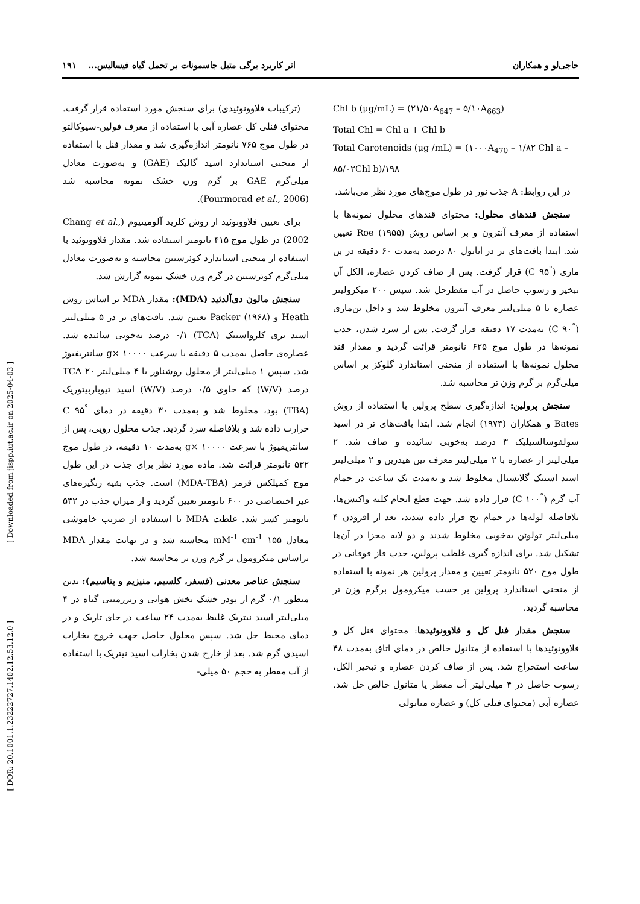حاجی‌لو و همکاران اثر کاربرد برگی متیل جاسمونات بر تحمل گیاه فیسالیس... ۱۹۱
Chl b (µg/mL) = (۲۱/۵۰A<sub>647</sub> – ۵/۱۰A<sub>663</sub>)
Total Chl = Chl a + Chl b
Total Carotenoids (µg /mL) = (۱۰۰۰A<sub>470</sub> – ۱/۸۲ Chl a – ۸۵/۰۲Chl b)/۱۹۸
در این روابط: A جذب نور در طول موج‌های مورد نظر می‌باشد.
سنجش قندهای محلول: محتوای قندهای محلول نمونه‌ها با استفاده از معرف آنترون و بر اساس روش Roe (۱۹۵۵) تعیین شد. ابتدا بافت‌های تر در اتانول ۸۰ درصد به‌مدت ۶۰ دقیقه در بن ماری (<sup>°</sup>C ۹۵) قرار گرفت. پس از صاف کردن عصاره، الکل آن تبخیر و رسوب حاصل در آب مقطرحل شد. سپس ۲۰۰ میکرولیتر عصاره با ۵ میلی‌لیتر معرف آنترون مخلوط شد و داخل بن‌ماری (<sup>°</sup>C ۹۰) به‌مدت ۱۷ دقیقه قرار گرفت. پس از سرد شدن، جذب نمونه‌ها در طول موج ۶۲۵ نانومتر قرائت گردید و مقدار قند محلول نمونه‌ها با استفاده از منحنی استاندارد گلوکز بر اساس میلی‌گرم بر گرم وزن تر محاسبه شد.
سنجش پرولین: اندازه‌گیری سطح پرولین با استفاده از روش Bates و همکاران (۱۹۷۳) انجام شد. ابتدا بافت‌های تر در اسید سولفوسالسیلیک ۳ درصد به‌خوبی سائیده و صاف شد. ۲ میلی‌لیتر از عصاره با ۲ میلی‌لیتر معرف نین هیدرین و ۲ میلی‌لیتر اسید استیک گلایسیال مخلوط شد و به‌مدت یک ساعت در حمام آب گرم (<sup>°</sup>C ۱۰۰) قرار داده شد. جهت قطع انجام کلیه واکنش‌ها، بلافاصله لوله‌ها در حمام یخ قرار داده شدند، بعد از افزودن ۴ میلی‌لیتر تولوئن به‌خوبی مخلوط شدند و دو لایه مجزا در آن‌ها تشکیل شد. برای اندازه گیری غلظت پرولین، جذب فاز فوقانی در طول موج ۵۲۰ نانومتر تعیین و مقدار پرولین هر نمونه با استفاده از منحنی استاندارد پرولین بر حسب میکرومول برگرم وزن تر محاسبه گردید.
سنجش مقدار فنل کل و فلاوونوئیدها: محتوای فنل کل و فلاوونوئیدها با استفاده از متانول خالص در دمای اتاق به‌مدت ۴۸ ساعت استخراج شد. پس از صاف کردن عصاره و تبخیر الکل، رسوب حاصل در ۴ میلی‌لیتر آب مقطر یا متانول خالص حل شد. عصاره آبی (محتوای فنلی کل) و عصاره متانولی
(ترکیبات فلاوونوئیدی) برای سنجش مورد استفاده قرار گرفت. محتوای فنلی کل عصاره آبی با استفاده از معرف فولین-سیوکالتو در طول موج ۷۶۵ نانومتر اندازه‌گیری شد و مقدار فنل با استفاده از منحنی استاندارد اسید گالیک (GAE) و به‌صورت معادل میلی‌گرم GAE بر گرم وزن خشک نمونه محاسبه شد (Pourmorad et al., 2006).
برای تعیین فلاوونوئید از روش کلرید آلومینیوم (Chang et al., 2002) در طول موج ۴۱۵ نانومتر استفاده شد. مقدار فلاوونوئید با استفاده از منحنی استاندارد کوئرستین محاسبه و به‌صورت معادل میلی‌گرم کوئرستین در گرم وزن خشک نمونه گزارش شد.
سنجش مالون دی‌آلدئید (MDA): مقدار MDA بر اساس روش Heath و Packer (۱۹۶۸) تعیین شد. بافت‌های تر در ۵ میلی‌لیتر اسید تری کلرواستیک (TCA) ۰/۱ درصد به‌خوبی سائیده شد. عصاره‌ی حاصل به‌مدت ۵ دقیقه با سرعت g× ۱۰۰۰۰ سانتریفیوژ شد. سپس ۱ میلی‌لیتر از محلول روشناور با ۴ میلی‌لیتر TCA ۲۰ درصد (W/V) که حاوی ۰/۵ درصد (W/V) اسید تیوباربیتوریک (TBA) بود، مخلوط شد و به‌مدت ۳۰ دقیقه در دمای <sup>°</sup>C ۹۵ حرارت داده شد و بلافاصله سرد گردید. جذب محلول رویی، پس از سانتریفیوژ با سرعت g× ۱۰۰۰۰ به‌مدت ۱۰ دقیقه، در طول موج ۵۳۲ نانومتر قرائت شد. ماده مورد نظر برای جذب در این طول موج کمپلکس قرمز (MDA-TBA) است. جذب بقیه رنگیزه‌های غیر اختصاصی در ۶۰۰ نانومتر تعیین گردید و از میزان جذب در ۵۳۲ نانومتر کسر شد. غلظت MDA با استفاده از ضریب خاموشی معادل ۱۵۵ mM<sup>-1</sup> cm<sup>-1</sup> محاسبه شد و در نهایت مقدار MDA براساس میکرومول بر گرم وزن تر محاسبه شد.
سنجش عناصر معدنی (فسفر، کلسیم، منیزیم و پتاسیم): بدین منظور ۰/۱ گرم از پودر خشک بخش هوایی و زیرزمینی گیاه در ۴ میلی‌لیتر اسید نیتریک غلیظ به‌مدت ۲۴ ساعت در جای تاریک و در دمای محیط حل شد. سپس محلول حاصل جهت خروج بخارات اسیدی گرم شد. بعد از خارج شدن بخارات اسید نیتریک با استفاده از آب مقطر به حجم ۵۰ میلی-
[ Downloaded from jispp.iut.ac.ir on 2025-04-03 ]
[ DOR: 20.1001.1.23222727.1402.12.53.12.0 ]